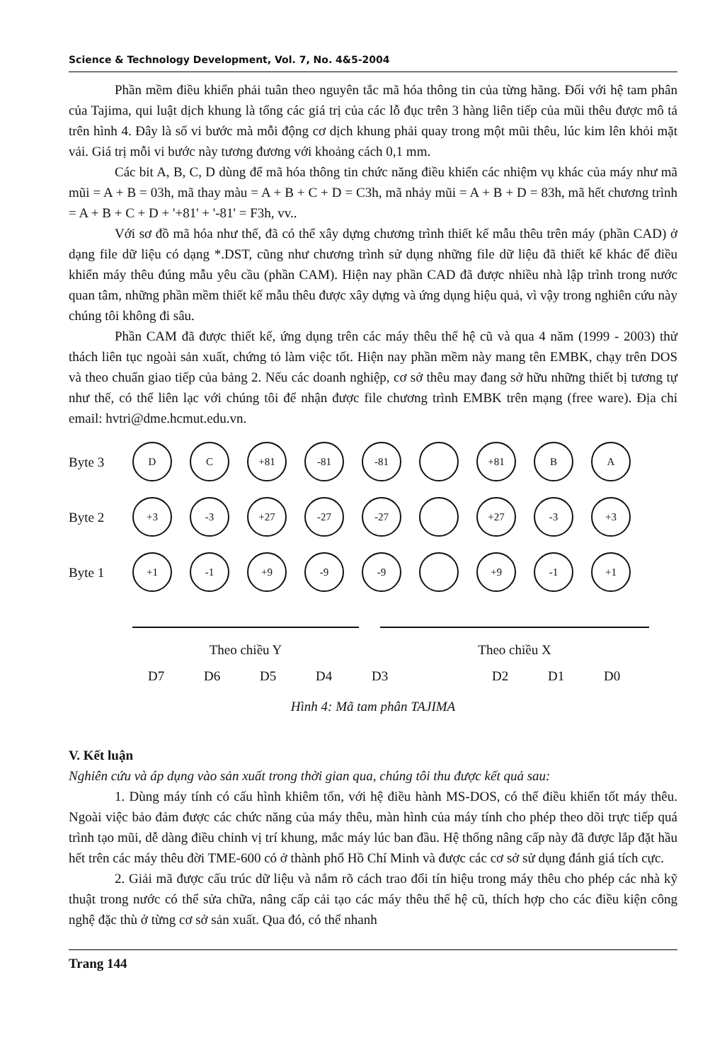Science & Technology Development, Vol. 7, No. 4&5-2004
Phần mềm điều khiển phải tuân theo nguyên tắc mã hóa thông tin của từng hãng. Đối với hệ tam phân của Tajima, qui luật dịch khung là tổng các giá trị của các lỗ đục trên 3 hàng liên tiếp của mũi thêu được mô tả trên hình 4. Đây là số vi bước mà mỗi động cơ dịch khung phải quay trong một mũi thêu, lúc kim lên khỏi mặt vải. Giá trị mỗi vi bước này tương đương với khoảng cách 0,1 mm.
Các bit A, B, C, D dùng để mã hóa thông tin chức năng điều khiển các nhiệm vụ khác của máy như mã mũi = A + B = 03h, mã thay màu = A + B + C + D = C3h, mã nhảy mũi = A + B + D = 83h, mã hết chương trình = A + B + C + D + '+81' + '-81' = F3h, vv..
Với sơ đồ mã hóa như thế, đã có thể xây dựng chương trình thiết kế mẫu thêu trên máy (phần CAD) ở dạng file dữ liệu có dạng *.DST, cũng như chương trình sử dụng những file dữ liệu đã thiết kế khác để điều khiển máy thêu đúng mẫu yêu cầu (phần CAM). Hiện nay phần CAD đã được nhiều nhà lập trình trong nước quan tâm, những phần mềm thiết kế mẫu thêu được xây dựng và ứng dụng hiệu quả, vì vậy trong nghiên cứu này chúng tôi không đi sâu.
Phần CAM đã được thiết kế, ứng dụng trên các máy thêu thế hệ cũ và qua 4 năm (1999 - 2003) thử thách liên tục ngoài sản xuất, chứng tỏ làm việc tốt. Hiện nay phần mềm này mang tên EMBK, chạy trên DOS và theo chuẩn giao tiếp của bảng 2. Nếu các doanh nghiệp, cơ sở thêu may đang sở hữu những thiết bị tương tự như thế, có thể liên lạc với chúng tôi để nhận được file chương trình EMBK trên mạng (free ware). Địa chỉ email: hvtri@dme.hcmut.edu.vn.
Byte 3 D C +81 -81 -81 +81 B A
Byte 2 +3 -3 +27 -27 -27 +27 -3 +3
Byte 1 +1 -1 +9 -9 -9 +9 -1 +1
Theo chiều Y Theo chiều X
D7 D6 D5 D4 D3 D2 D1 D0
Hình 4: Mã tam phân TAJIMA
V. Kết luận
Nghiên cứu và áp dụng vào sản xuất trong thời gian qua, chúng tôi thu được kết quả sau:
1. Dùng máy tính có cấu hình khiêm tốn, với hệ điều hành MS-DOS, có thể điều khiển tốt máy thêu. Ngoài việc bảo đảm được các chức năng của máy thêu, màn hình của máy tính cho phép theo dõi trực tiếp quá trình tạo mũi, dễ dàng điều chỉnh vị trí khung, mắc máy lúc ban đầu. Hệ thống nâng cấp này đã được lắp đặt hầu hết trên các máy thêu đời TME-600 có ở thành phố Hồ Chí Minh và được các cơ sở sử dụng đánh giá tích cực.
2. Giải mã được cấu trúc dữ liệu và nắm rõ cách trao đổi tín hiệu trong máy thêu cho phép các nhà kỹ thuật trong nước có thể sửa chữa, nâng cấp cải tạo các máy thêu thế hệ cũ, thích hợp cho các điều kiện công nghệ đặc thù ở từng cơ sở sản xuất. Qua đó, có thể nhanh
Trang 144